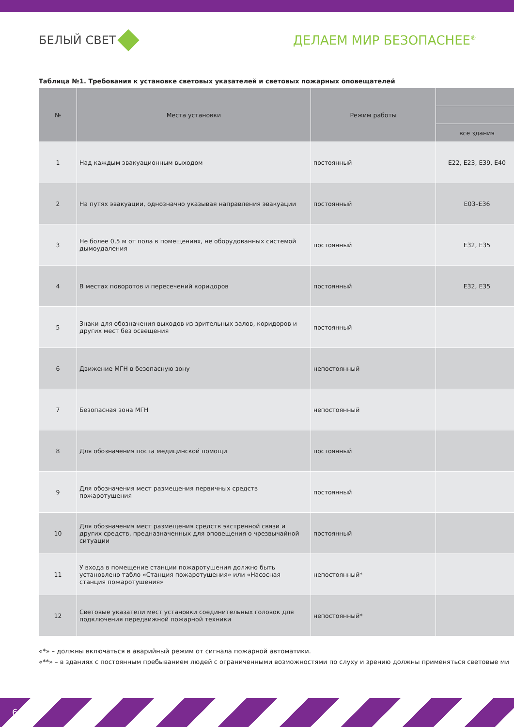БЕЛЫЙ СВЕТ ДЕЛАЕМ МИР БЕЗОПАСНЕЕ<sup>®</sup>
Таблица №1. Требования к установке световых указателей и световых пожарных оповещателей
| № | Места установки | Режим работы | |
| --- | --- | --- | --- |
| | | | все здания |
| 1 | Над каждым эвакуационным выходом | постоянный | E22, E23, E39, E40 |
| 2 | На путях эвакуации, однозначно указывая направления эвакуации | постоянный | E03–E36 |
| 3 | Не более 0,5 м от пола в помещениях, не оборудованных системой дымоудаления | постоянный | E32, E35 |
| 4 | В местах поворотов и пересечений коридоров | постоянный | E32, E35 |
| 5 | Знаки для обозначения выходов из зрительных залов, коридоров и других мест без освещения | постоянный | |
| 6 | Движение МГН в безопасную зону | непостоянный | |
| 7 | Безопасная зона МГН | непостоянный | |
| 8 | Для обозначения поста медицинской помощи | постоянный | |
| 9 | Для обозначения мест размещения первичных средств пожаротушения | постоянный | |
| 10 | Для обозначения мест размещения средств экстренной связи и других средств, предназначенных для оповещения о чрезвычайной ситуации | постоянный | |
| 11 | У входа в помещение станции пожаротушения должно быть установлено табло «Станция пожаротушения» или «Насосная станция пожаротушения» | непостоянный* | |
| 12 | Световые указатели мест установки соединительных головок для подключения передвижной пожарной техники | непостоянный* | |
«*» – должны включаться в аварийный режим от сигнала пожарной автоматики.
«**» – в зданиях с постоянным пребыванием людей с ограниченными возможностями по слуху и зрению должны применяться световые ми
6